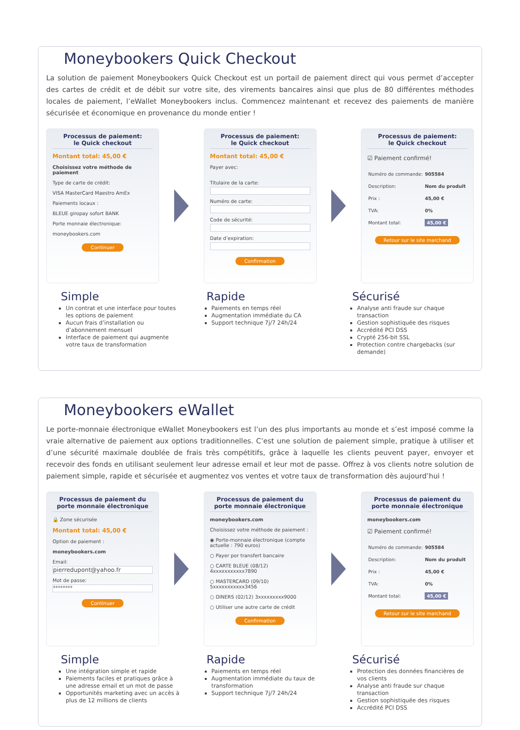Moneybookers Quick Checkout
La solution de paiement Moneybookers Quick Checkout est un portail de paiement direct qui vous permet d’accepter des cartes de crédit et de débit sur votre site, des virements bancaires ainsi que plus de 80 différentes méthodes locales de paiement, l’eWallet Moneybookers inclus. Commencez maintenant et recevez des paiements de manière sécurisée et économique en provenance du monde entier !
Processus de paiement:
le Quick checkout
Montant total: 45,00 €
Choisissez votre méthode de paiement
Type de carte de crédit:
VISA MasterCard Maestro AmEx
Paiements locaux :
BLEUE giropay sofort BANK
Porte monnaie électronique:
moneybookers.com
Continuer
Processus de paiement:
le Quick checkout
Montant total: 45,00 €
Payer avec:
Titulaire de la carte:
Numéro de carte:
Code de sécurité:
Date d’expiration:
Confirmation
Processus de paiement:
le Quick checkout
☑ Paiement confirmé!
| Numéro de commande: | 905584 |
| Description: | Nom du produit |
| Prix : | 45,00 € |
| TVA: | 0% |
| Montant total: | 45,00 € |
Retour sur le site marchand
Simple
Un contrat et une interface pour toutes les options de paiement
Aucun frais d’installation ou d’abonnement mensuel
Interface de paiement qui augmente votre taux de transformation
Rapide
Paiements en temps réel
Augmentation immédiate du CA
Support technique 7j/7 24h/24
Sécurisé
Analyse anti fraude sur chaque transaction
Gestion sophistiquée des risques
Accrédité PCI DSS
Crypté 256-bit SSL
Protection contre chargebacks (sur demande)
Moneybookers eWallet
Le porte-monnaie électronique eWallet Moneybookers est l’un des plus importants au monde et s’est imposé comme la vraie alternative de paiement aux options traditionnelles. C’est une solution de paiement simple, pratique à utiliser et d’une sécurité maximale doublée de frais très compétitifs, grâce à laquelle les clients peuvent payer, envoyer et recevoir des fonds en utilisant seulement leur adresse email et leur mot de passe. Offrez à vos clients notre solution de paiement simple, rapide et sécurisée et augmentez vos ventes et votre taux de transformation dès aujourd’hui !
Processus de paiement du porte monnaie électronique
🔒 Zone sécurisée
Montant total: 45,00 €
Option de paiement :
moneybookers.com
Email:
pierredupont@yahoo.fr
Mot de passe:
********
Continuer
Processus de paiement du porte monnaie électronique
moneybookers.com
Choisissez votre méthode de paiement :
◉ Porte-monnaie électronique (compte actuelle : 790 euros)
○ Payer por transfert bancaire
○ CARTE BLEUE (08/12) 4xxxxxxxxxxx7890
○ MASTERCARD (09/10) 5xxxxxxxxxxx3456
○ DINERS (02/12) 3xxxxxxxxx9000
○ Utiliser une autre carte de crédit
Confirmation
Processus de paiement du porte monnaie électronique
moneybookers.com
☑ Paiement confirmé!
| Numéro de commande: | 905584 |
| Description: | Nom du produit |
| Prix : | 45,00 € |
| TVA: | 0% |
| Montant total: | 45,00 € |
Retour sur le site marchand
Simple
Une intégration simple et rapide
Paiements faciles et pratiques grâce à une adresse email et un mot de passe
Opportunités marketing avec un accès à plus de 12 millions de clients
Rapide
Paiements en temps réel
Augmentation immédiate du taux de transformation
Support technique 7j/7 24h/24
Sécurisé
Protection des données financières de vos clients
Analyse anti fraude sur chaque transaction
Gestion sophistiquée des risques
Accrédité PCI DSS